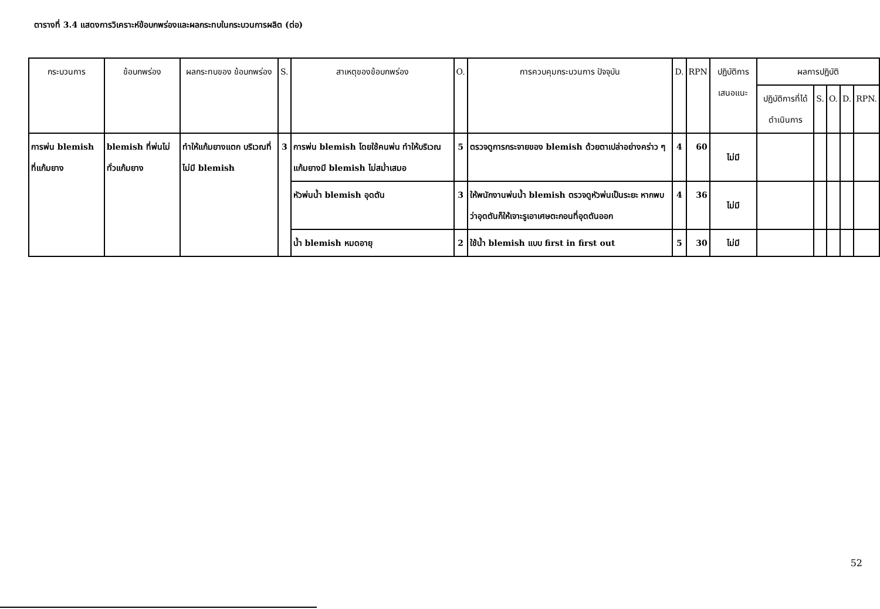ตารางที่ 3.4 แสดงการวิเคราะห์ข้อบกพร่องและผลกระทบในกระบวนการผลิต (ต่อ)
| กระบวนการ | ข้อบกพร่อง | ผลกระทบของ ข้อบกพร่อง | S. | สาเหตุของข้อบกพร่อง | O. | การควบคุมกระบวนการ ปัจจุบัน | D. | RPN | ปฏิบัติการเสนอแนะ | ผลการปฏิบัติ | | | | |
| --- | --- | --- | --- | --- | --- | --- | --- | --- | --- | --- | --- | --- | --- | --- |
| | | | | | | | | | | ปฏิบัติการที่ได้ดำเนินการ | S. | O. | D. | RPN. |
| การพ่น blemish ที่แก้มยาง | blemish ที่พ่นไม่ทั่วแก้มยาง | ทำให้แก้มยางแตก บริเวณที่ไม่มี blemish | 3 | การพ่น blemish โดยใช้คนพ่น ทำให้บริเวณแก้มยางมี blemish ไม่สม่ำเสมอ | 5 | ตรวจดูการกระจายของ blemish ด้วยตาเปล่าอย่างคร่าว ๆ | 4 | 60 | ไม่มี | | | | | |
| | | | | หัวพ่นน้ำ blemish อุดตัน | 3 | ให้พนักงานพ่นน้ำ blemish ตรวจดูหัวพ่นเป็นระยะ หากพบว่าอุดตันก็ให้เจาะรูเอาเศษตะกอนที่อุดตันออก | 4 | 36 | ไม่มี | | | | | |
| | | | | น้ำ blemish หมดอายุ | 2 | ใช้น้ำ blemish แบบ first in first out | 5 | 30 | ไม่มี | | | | | |
52